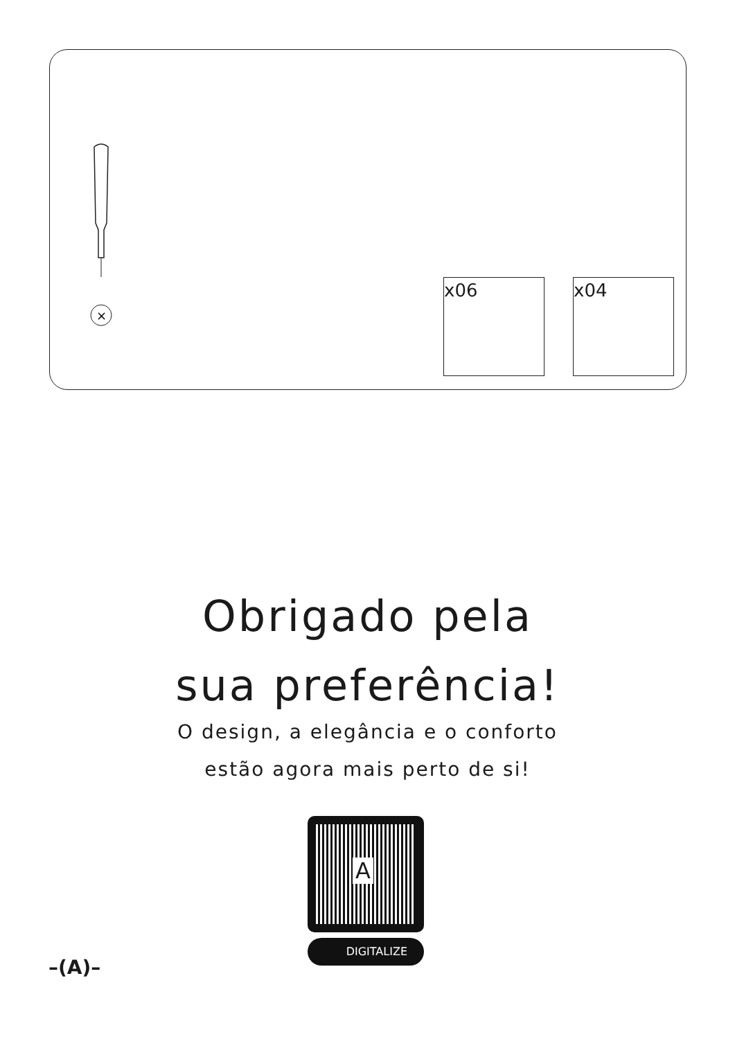×
x06 x04
Obrigado pela
sua preferência!
O design, a elegância e o conforto
estão agora mais perto de si!
A
DIGITALIZE
–(A)–